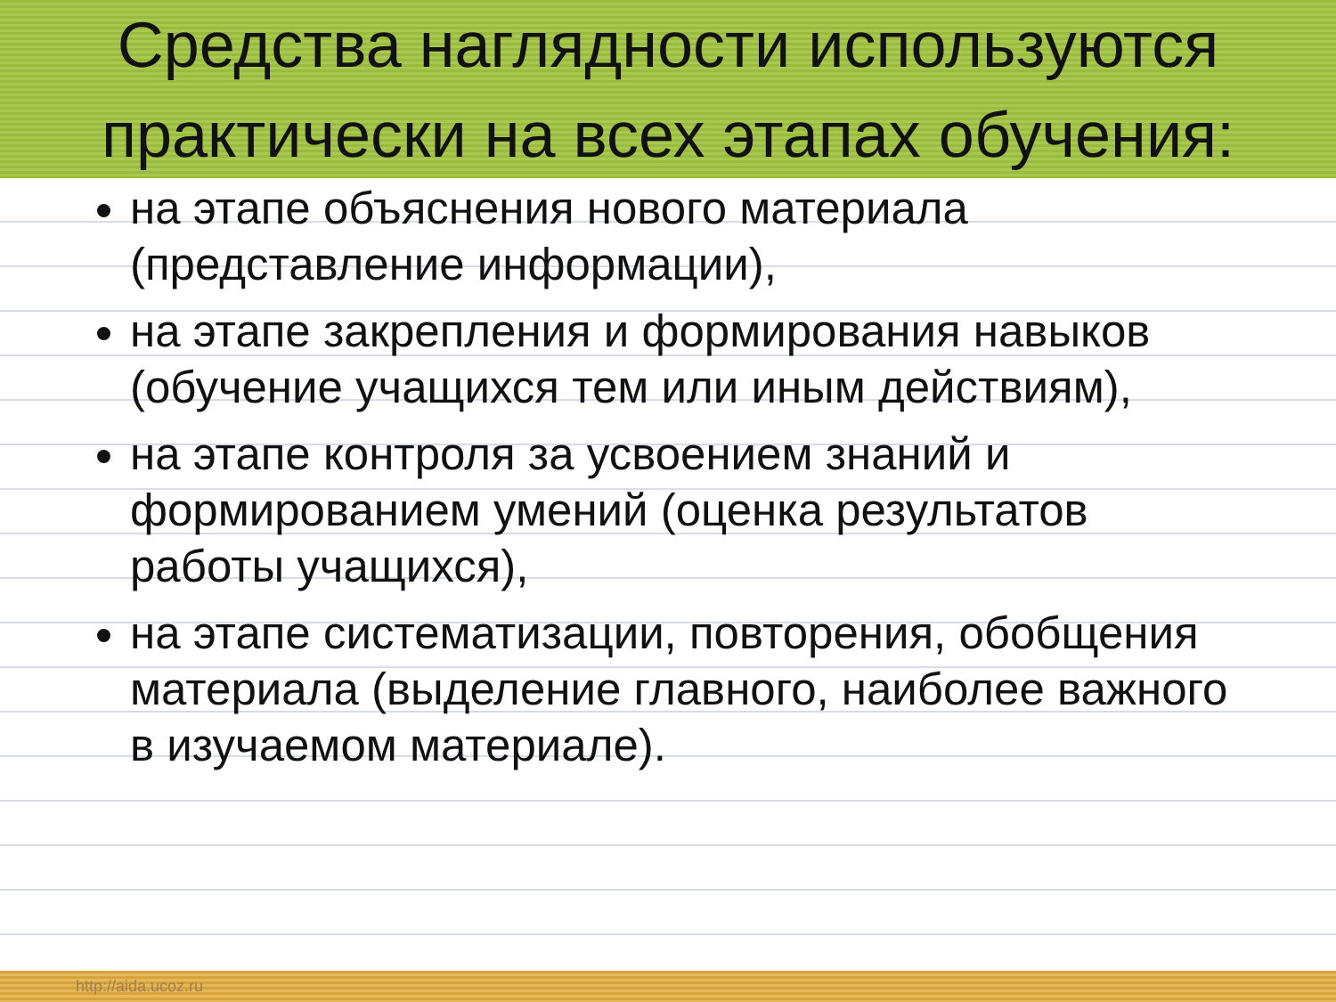Средства наглядности используются практически на всех этапах обучения:
на этапе объяснения нового материала (представление информации),
на этапе закрепления и формирования навыков (обучение учащихся тем или иным действиям),
на этапе контроля за усвоением знаний и формированием умений (оценка результатов работы учащихся),
на этапе систематизации, повторения, обобщения материала (выделение главного, наиболее важного в изучаемом материале).
http://aida.ucoz.ru